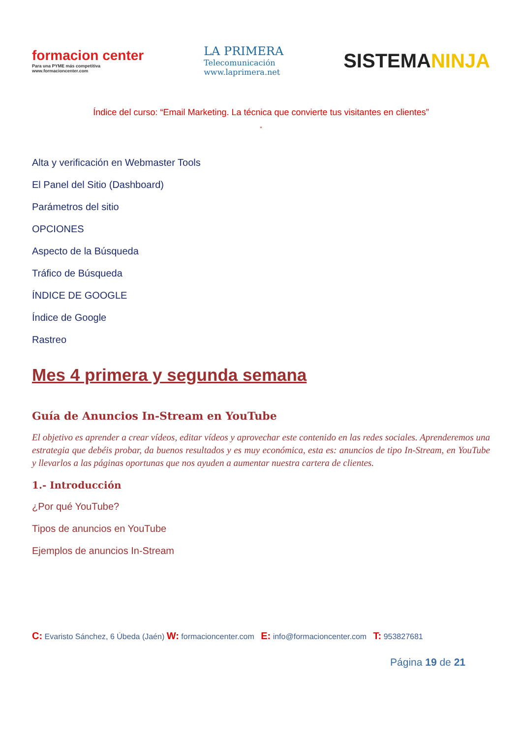formacion center
Para una PYME más competitiva
www.formacioncenter.com
LA PRIMERA
Telecomunicación
www.laprimera.net
SISTEMANINJA
Índice del curso: “Email Marketing. La técnica que convierte tus visitantes en clientes”
”
Alta y verificación en Webmaster Tools
El Panel del Sitio (Dashboard)
Parámetros del sitio
OPCIONES
Aspecto de la Búsqueda
Tráfico de Búsqueda
ÍNDICE DE GOOGLE
Índice de Google
Rastreo
Mes 4 primera y segunda semana
Guía de Anuncios In-Stream en YouTube
El objetivo es aprender a crear vídeos, editar vídeos y aprovechar este contenido en las redes sociales. Aprenderemos una estrategia que debéis probar, da buenos resultados y es muy económica, esta es: anuncios de tipo In-Stream, en YouTube y llevarlos a las páginas oportunas que nos ayuden a aumentar nuestra cartera de clientes.
1.- Introducción
¿Por qué YouTube?
Tipos de anuncios en YouTube
Ejemplos de anuncios In-Stream
C: Evaristo Sánchez, 6 Úbeda (Jaén) W: formacioncenter.com E: info@formacioncenter.com T: 953827681
Página 19 de 21